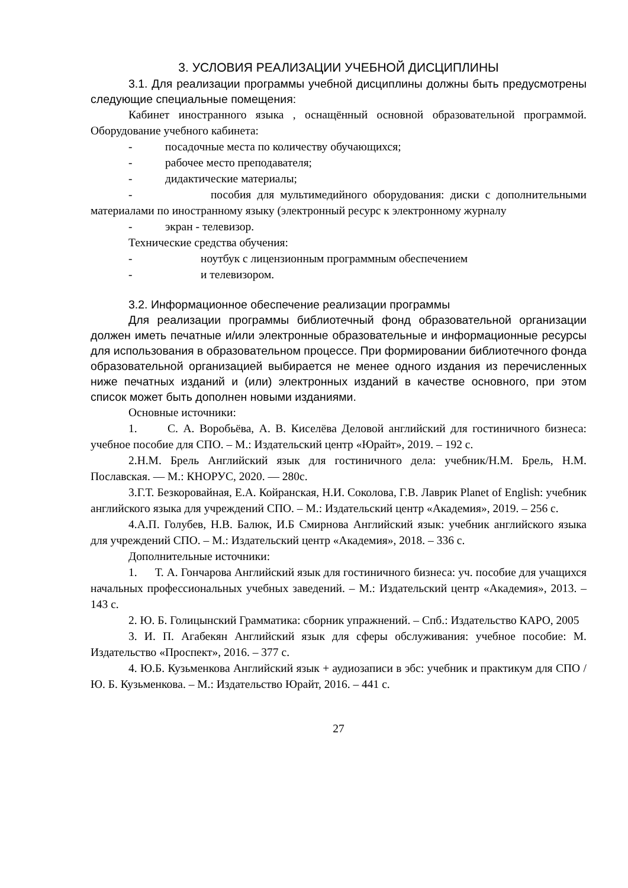3. УСЛОВИЯ РЕАЛИЗАЦИИ УЧЕБНОЙ ДИСЦИПЛИНЫ
3.1. Для реализации программы учебной дисциплины должны быть предусмотрены следующие специальные помещения:
Кабинет иностранного языка , оснащённый основной образовательной программой. Оборудование учебного кабинета:
- посадочные места по количеству обучающихся;
- рабочее место преподавателя;
- дидактические материалы;
- пособия для мультимедийного оборудования: диски с дополнительными материалами по иностранному языку (электронный ресурс к электронному журналу
- экран - телевизор.
Технические средства обучения:
- ноутбук с лицензионным программным обеспечением
- и телевизором.
3.2. Информационное обеспечение реализации программы
Для реализации программы библиотечный фонд образовательной организации должен иметь печатные и/или электронные образовательные и информационные ресурсы для использования в образовательном процессе. При формировании библиотечного фонда образовательной организацией выбирается не менее одного издания из перечисленных ниже печатных изданий и (или) электронных изданий в качестве основного, при этом список может быть дополнен новыми изданиями.
Основные источники:
1. С. А. Воробьёва, А. В. Киселёва Деловой английский для гостиничного бизнеса: учебное пособие для СПО. – М.: Издательский центр «Юрайт», 2019. – 192 с.
2.Н.М. Брель Английский язык для гостиничного дела: учебник/Н.М. Брель, Н.М. Пославская. — М.: КНОРУС, 2020. — 280с.
3.Г.Т. Безкоровайная, Е.А. Койранская, Н.И. Соколова, Г.В. Лаврик Planet of English: учебник английского языка для учреждений СПО. – М.: Издательский центр «Академия», 2019. – 256 с.
4.А.П. Голубев, Н.В. Балюк, И.Б Смирнова Английский язык: учебник английского языка для учреждений СПО. – М.: Издательский центр «Академия», 2018. – 336 с.
Дополнительные источники:
1. Т. А. Гончарова Английский язык для гостиничного бизнеса: уч. пособие для учащихся начальных профессиональных учебных заведений. – М.: Издательский центр «Академия», 2013. – 143 с.
2. Ю. Б. Голицынский Грамматика: сборник упражнений. – Спб.: Издательство КАРО, 2005
3. И. П. Агабекян Английский язык для сферы обслуживания: учебное пособие: М. Издательство «Проспект», 2016. – 377 с.
4. Ю.Б. Кузьменкова Английский язык + аудиозаписи в эбс: учебник и практикум для СПО / Ю. Б. Кузьменкова. – М.: Издательство Юрайт, 2016. – 441 с.
27